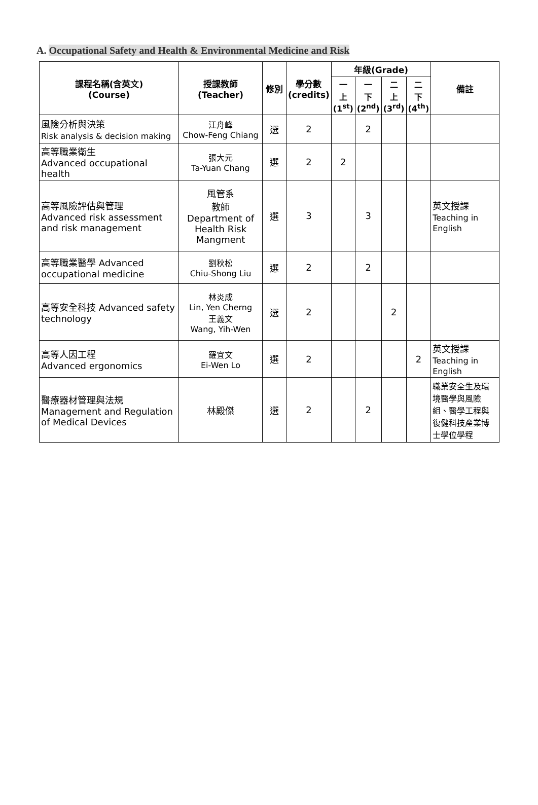A. Occupational Safety and Health & Environmental Medicine and Risk
| 課程名稱(含英文) (Course) | 授課教師 (Teacher) | 修別 | 學分數 (credits) | 年級(Grade) | | | | 備註 |
| --- | --- | --- | --- | --- | --- | --- | --- | --- |
| | | | | 一 上 (1<sup>st</sup>) | 一 下 (2<sup>nd</sup>) | 二 上 (3<sup>rd</sup>) | 二 下 (4<sup>th</sup>) | |
| 風險分析與決策 Risk analysis & decision making | 江舟峰 Chow-Feng Chiang | 選 | 2 | | 2 | | | |
| 高等職業衛生 Advanced occupational health | 張大元 Ta-Yuan Chang | 選 | 2 | 2 | | | | |
| 高等風險評估與管理 Advanced risk assessment and risk management | 風管系 教師 Department of Health Risk Mangment | 選 | 3 | | 3 | | | 英文授課 Teaching in English |
| 高等職業醫學 Advanced occupational medicine | 劉秋松 Chiu-Shong Liu | 選 | 2 | | 2 | | | |
| 高等安全科技 Advanced safety technology | 林炎成 Lin, Yen Cherng 王義文 Wang, Yih-Wen | 選 | 2 | | | 2 | | |
| 高等人因工程 Advanced ergonomics | 羅宜文 Ei-Wen Lo | 選 | 2 | | | | 2 | 英文授課 Teaching in English |
| 醫療器材管理與法規 Management and Regulation of Medical Devices | 林殿傑 | 選 | 2 | | 2 | | | 職業安全生及環境醫學與風險組、醫學工程與復健科技產業博士學位學程 |